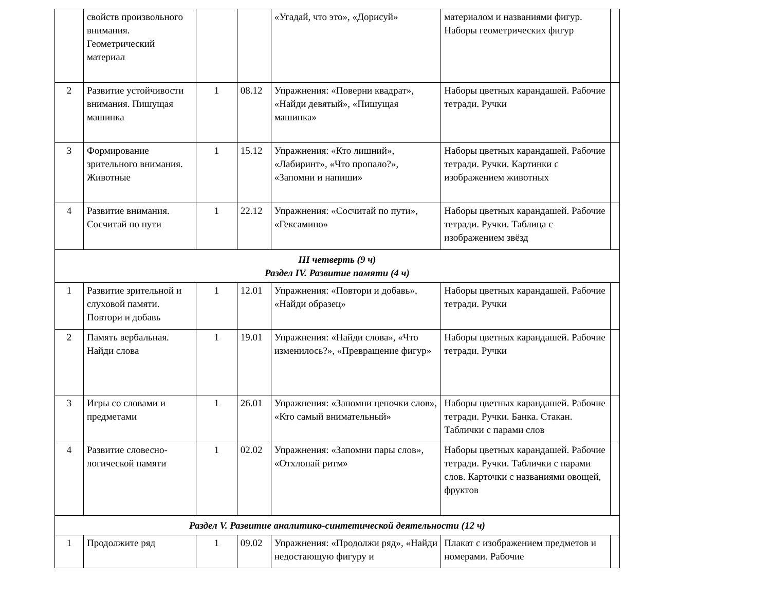| | свойств произвольного внимания. Геометрический материал | | | «Угадай, что это», «Дорисуй» | материалом и названиями фигур. Наборы геометрических фигур | |
| 2 | Развитие устойчивости внимания. Пишущая машинка | 1 | 08.12 | Упражнения: «Поверни квадрат», «Найди девятый», «Пишущая машинка» | Наборы цветных карандашей. Рабочие тетради. Ручки | |
| 3 | Формирование зрительного внимания. Животные | 1 | 15.12 | Упражнения: «Кто лишний», «Лабиринт», «Что пропало?», «Запомни и напиши» | Наборы цветных карандашей. Рабочие тетради. Ручки. Картинки с изображением животных | |
| 4 | Развитие внимания. Сосчитай по пути | 1 | 22.12 | Упражнения: «Сосчитай по пути», «Гексамино» | Наборы цветных карандашей. Рабочие тетради. Ручки. Таблица с изображением звёзд | |
| III четверть (9 ч) Раздел IV. Развитие памяти (4 ч) | | | | | | |
| 1 | Развитие зрительной и слуховой памяти. Повтори и добавь | 1 | 12.01 | Упражнения: «Повтори и добавь», «Найди образец» | Наборы цветных карандашей. Рабочие тетради. Ручки | |
| 2 | Память вербальная. Найди слова | 1 | 19.01 | Упражнения: «Найди слова», «Что изменилось?», «Превращение фигур» | Наборы цветных карандашей. Рабочие тетради. Ручки | |
| 3 | Игры со словами и предметами | 1 | 26.01 | Упражнения: «Запомни цепочки слов», «Кто самый внимательный» | Наборы цветных карандашей. Рабочие тетради. Ручки. Банка. Стакан. Таблички с парами слов | |
| 4 | Развитие словесно-логической памяти | 1 | 02.02 | Упражнения: «Запомни пары слов», «Отхлопай ритм» | Наборы цветных карандашей. Рабочие тетради. Ручки. Таблички с парами слов. Карточки с названиями овощей, фруктов | |
| Раздел V. Развитие аналитико-синтетической деятельности (12 ч) | | | | | | |
| 1 | Продолжите ряд | 1 | 09.02 | Упражнения: «Продолжи ряд», «Найди недостающую фигуру и | Плакат с изображением предметов и номерами. Рабочие | |